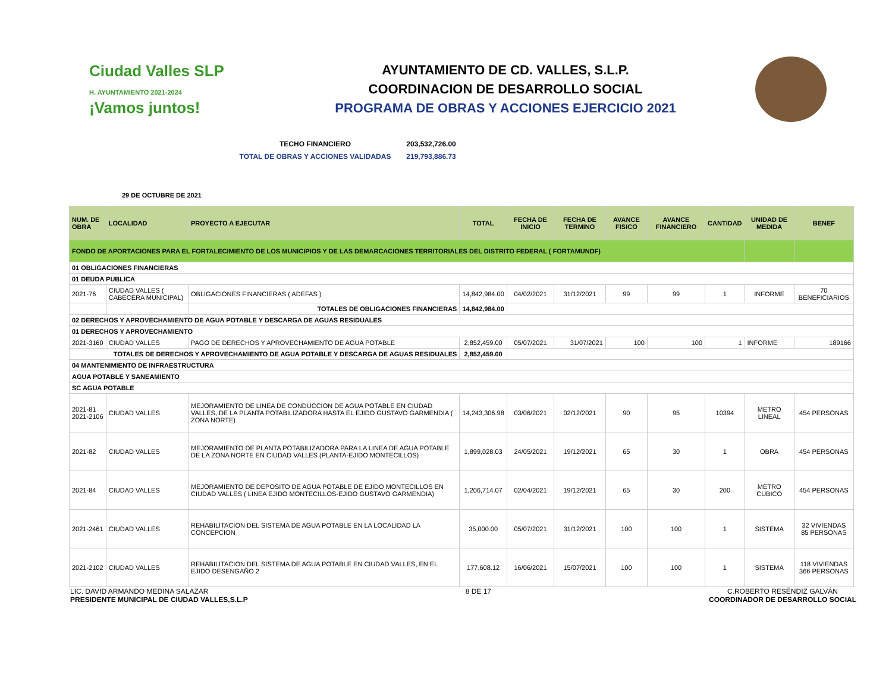Ciudad Valles SLP
H. AYUNTAMIENTO 2021-2024
¡Vamos juntos!
AYUNTAMIENTO DE CD. VALLES, S.L.P.
COORDINACION DE DESARROLLO SOCIAL
PROGRAMA DE OBRAS Y ACCIONES EJERCICIO 2021
TECHO FINANCIERO 203,532,726.00
TOTAL DE OBRAS Y ACCIONES VALIDADAS 219,793,886.73
29 DE OCTUBRE DE 2021
| NUM. DE OBRA | LOCALIDAD | PROYECTO A EJECUTAR | TOTAL | FECHA DE INICIO | FECHA DE TERMINO | AVANCE FISICO | AVANCE FINANCIERO | CANTIDAD | UNIDAD DE MEDIDA | BENEF |
| --- | --- | --- | --- | --- | --- | --- | --- | --- | --- | --- |
| FONDO DE APORTACIONES PARA EL FORTALECIMIENTO DE LOS MUNICIPIOS Y DE LAS DEMARCACIONES TERRITORIALES DEL DISTRITO FEDERAL ( FORTAMUNDF) | | | | | | | | | | |
| 01 OBLIGACIONES FINANCIERAS | | | | | | | | | | |
| 01 DEUDA PUBLICA | | | | | | | | | | |
| 2021-76 | CIUDAD VALLES ( CABECERA MUNICIPAL) | OBLIGACIONES FINANCIERAS ( ADEFAS ) | 14,842,984.00 | 04/02/2021 | 31/12/2021 | 99 | 99 | 1 | INFORME | 70 BENEFICIARIOS |
| | | TOTALES DE OBLIGACIONES FINANCIERAS | 14,842,984.00 | | | | | | | |
| 02 DERECHOS Y APROVECHAMIENTO DE AGUA POTABLE Y DESCARGA DE AGUAS RESIDUALES | | | | | | | | | | |
| 01 DERECHOS Y APROVECHAMIENTO | | | | | | | | | | |
| 2021-3160 | CIUDAD VALLES | PAGO DE DERECHOS Y APROVECHAMIENTO DE AGUA POTABLE | 2,852,459.00 | 05/07/2021 | 31/07/2021 | 100 | 100 | 1 | INFORME | 189166 |
| TOTALES DE DERECHOS Y APROVECHAMIENTO DE AGUA POTABLE Y DESCARGA DE AGUAS RESIDUALES | | | 2,852,459.00 | | | | | | | |
| 04 MANTENIMIENTO DE INFRAESTRUCTURA | | | | | | | | | | |
| AGUA POTABLE Y SANEAMIENTO | | | | | | | | | | |
| SC AGUA POTABLE | | | | | | | | | | |
| 2021-81 2021-2106 | CIUDAD VALLES | MEJORAMIENTO DE LINEA DE CONDUCCION DE AGUA POTABLE EN CIUDAD VALLES, DE LA PLANTA POTABILIZADORA HASTA EL EJIDO GUSTAVO GARMENDIA ( ZONA NORTE) | 14,243,306.98 | 03/06/2021 | 02/12/2021 | 90 | 95 | 10394 | METRO LINEAL | 454 PERSONAS |
| 2021-82 | CIUDAD VALLES | MEJORAMIENTO DE PLANTA POTABILIZADORA PARA LA LINEA DE AGUA POTABLE DE LA ZONA NORTE EN CIUDAD VALLES (PLANTA-EJIDO MONTECILLOS) | 1,899,028.03 | 24/05/2021 | 19/12/2021 | 65 | 30 | 1 | OBRA | 454 PERSONAS |
| 2021-84 | CIUDAD VALLES | MEJORAMIENTO DE DEPOSITO DE AGUA POTABLE DE EJIDO MONTECILLOS EN CIUDAD VALLES ( LINEA EJIDO MONTECILLOS-EJIDO GUSTAVO GARMENDIA) | 1,206,714.07 | 02/04/2021 | 19/12/2021 | 65 | 30 | 200 | METRO CUBICO | 454 PERSONAS |
| 2021-2461 | CIUDAD VALLES | REHABILITACION DEL SISTEMA DE AGUA POTABLE EN LA LOCALIDAD LA CONCEPCION | 35,000.00 | 05/07/2021 | 31/12/2021 | 100 | 100 | 1 | SISTEMA | 32 VIVIENDAS 85 PERSONAS |
| 2021-2102 | CIUDAD VALLES | REHABILITACION DEL SISTEMA DE AGUA POTABLE EN CIUDAD VALLES, EN EL EJIDO DESENGAÑO 2 | 177,608.12 | 16/06/2021 | 15/07/2021 | 100 | 100 | 1 | SISTEMA | 118 VIVIENDAS 366 PERSONAS |
LIC. DAVID ARMANDO MEDINA SALAZAR
PRESIDENTE MUNICIPAL DE CIUDAD VALLES,S.L.P
8 DE 17 C.ROBERTO RESÉNDIZ GALVÁN
COORDINADOR DE DESARROLLO SOCIAL